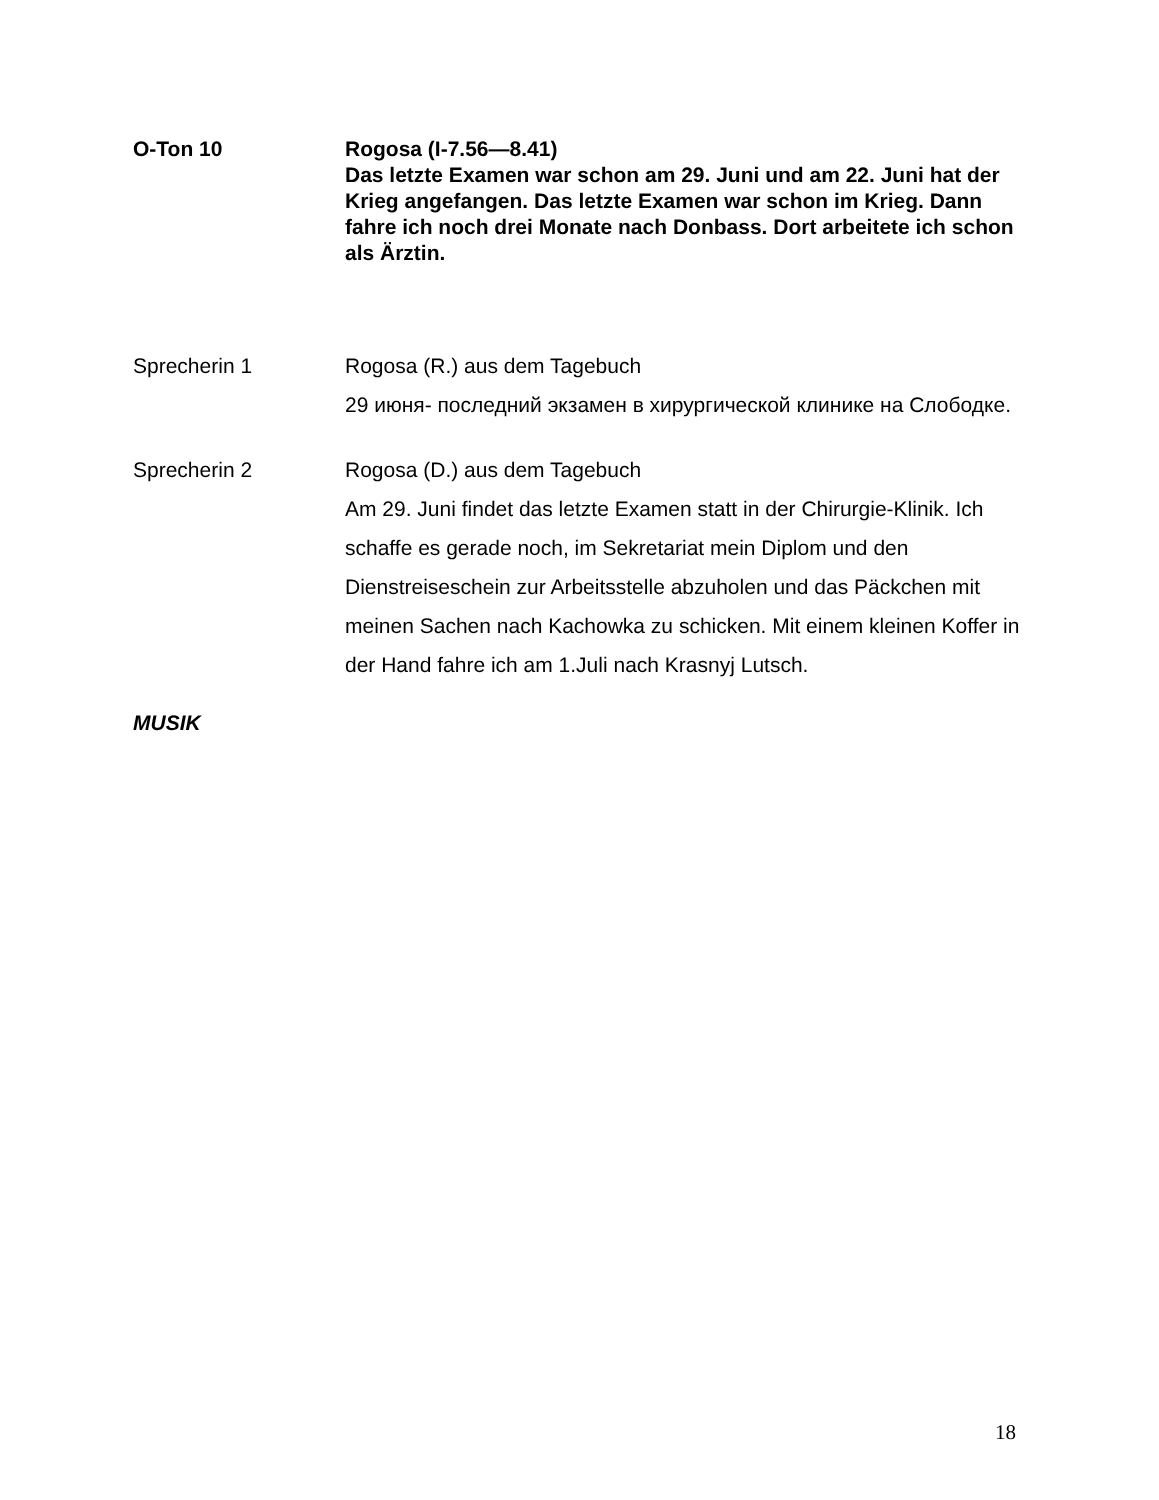O-Ton 10 Rogosa (I-7.56—8.41)
Das letzte Examen war schon am 29. Juni und am 22. Juni hat der Krieg angefangen. Das letzte Examen war schon im Krieg. Dann fahre ich noch drei Monate nach Donbass. Dort arbeitete ich schon als Ärztin.
Sprecherin 1 Rogosa (R.) aus dem Tagebuch
29 июня- последний экзамен в хирургической клинике на Слободке.
Sprecherin 2 Rogosa (D.) aus dem Tagebuch
Am 29. Juni findet das letzte Examen statt in der Chirurgie-Klinik. Ich schaffe es gerade noch, im Sekretariat mein Diplom und den Dienstreiseschein zur Arbeitsstelle abzuholen und das Päckchen mit meinen Sachen nach Kachowka zu schicken. Mit einem kleinen Koffer in der Hand fahre ich am 1.Juli nach Krasnyj Lutsch.
MUSIK
18